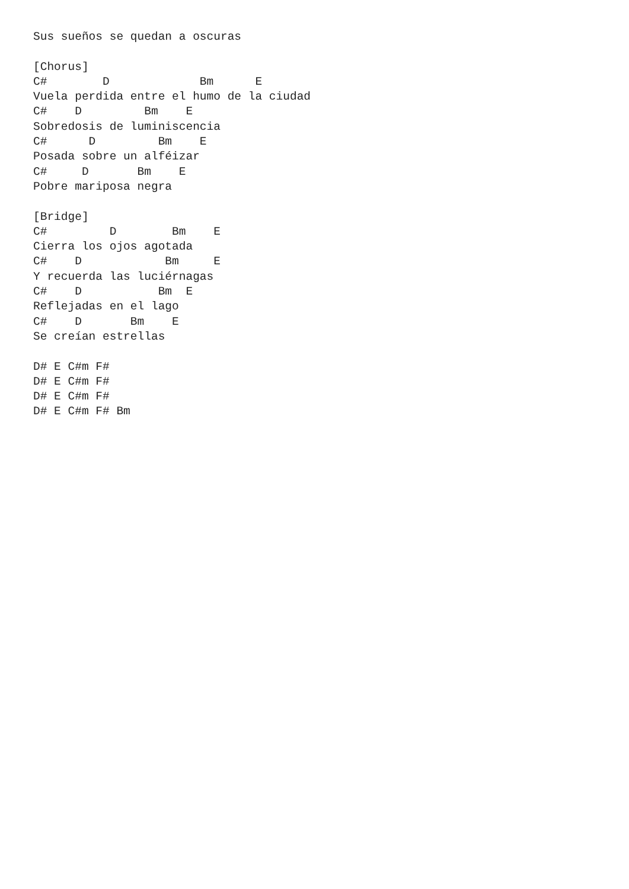Sus sueños se quedan a oscuras

[Chorus]
C#        D             Bm      E
Vuela perdida entre el humo de la ciudad
C#    D         Bm    E
Sobredosis de luminiscencia
C#      D         Bm    E
Posada sobre un alféizar
C#     D       Bm    E
Pobre mariposa negra

[Bridge]
C#         D        Bm    E
Cierra los ojos agotada
C#    D            Bm     E
Y recuerda las luciérnagas
C#    D           Bm  E
Reflejadas en el lago
C#    D       Bm    E
Se creían estrellas

D# E C#m F#
D# E C#m F#
D# E C#m F#
D# E C#m F# Bm